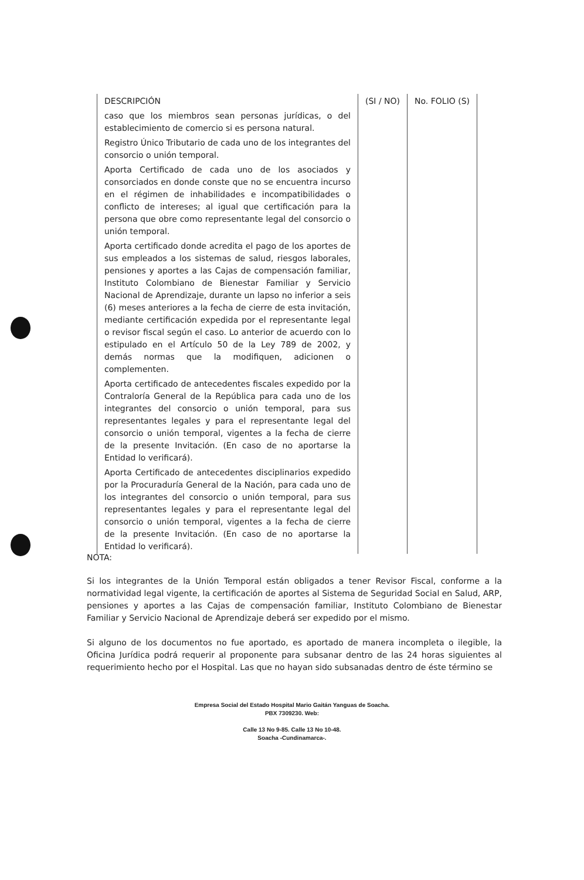| DESCRIPCIÓN | (SI / NO) | No. FOLIO (S) |
| --- | --- | --- |
| caso que los miembros sean personas jurídicas, o del establecimiento de comercio si es persona natural. | | |
| Registro Único Tributario de cada uno de los integrantes del consorcio o unión temporal. | | |
| Aporta Certificado de cada uno de los asociados y consorciados en donde conste que no se encuentra incurso en el régimen de inhabilidades e incompatibilidades o conflicto de intereses; al igual que certificación para la persona que obre como representante legal del consorcio o unión temporal. | | |
| Aporta certificado donde acredita el pago de los aportes de sus empleados a los sistemas de salud, riesgos laborales, pensiones y aportes a las Cajas de compensación familiar, Instituto Colombiano de Bienestar Familiar y Servicio Nacional de Aprendizaje, durante un lapso no inferior a seis (6) meses anteriores a la fecha de cierre de esta invitación, mediante certificación expedida por el representante legal o revisor fiscal según el caso. Lo anterior de acuerdo con lo estipulado en el Artículo 50 de la Ley 789 de 2002, y demás normas que la modifiquen, adicionen o complementen. | | |
| Aporta certificado de antecedentes fiscales expedido por la Contraloría General de la República para cada uno de los integrantes del consorcio o unión temporal, para sus representantes legales y para el representante legal del consorcio o unión temporal, vigentes a la fecha de cierre de la presente Invitación. (En caso de no aportarse la Entidad lo verificará). | | |
| Aporta Certificado de antecedentes disciplinarios expedido por la Procuraduría General de la Nación, para cada uno de los integrantes del consorcio o unión temporal, para sus representantes legales y para el representante legal del consorcio o unión temporal, vigentes a la fecha de cierre de la presente Invitación. (En caso de no aportarse la Entidad lo verificará). | | |
NOTA:
Si los integrantes de la Unión Temporal están obligados a tener Revisor Fiscal, conforme a la normatividad legal vigente, la certificación de aportes al Sistema de Seguridad Social en Salud, ARP, pensiones y aportes a las Cajas de compensación familiar, Instituto Colombiano de Bienestar Familiar y Servicio Nacional de Aprendizaje deberá ser expedido por el mismo.
Si alguno de los documentos no fue aportado, es aportado de manera incompleta o ilegible, la Oficina Jurídica podrá requerir al proponente para subsanar dentro de las 24 horas siguientes al requerimiento hecho por el Hospital. Las que no hayan sido subsanadas dentro de éste término se
Empresa Social del Estado Hospital Mario Gaitán Yanguas de Soacha.
PBX 7309230. Web:
Calle 13 No 9-85. Calle 13 No 10-48.
Soacha -Cundinamarca-.